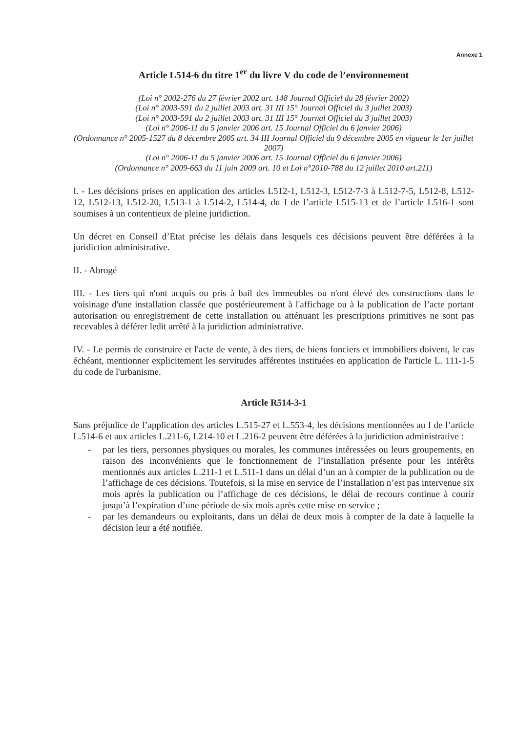Annexe 1
Article L514-6 du titre 1<sup>er</sup> du livre V du code de l’environnement
(Loi n° 2002-276 du 27 février 2002 art. 148 Journal Officiel du 28 février 2002)
(Loi n° 2003-591 du 2 juillet 2003 art. 31 III 15° Journal Officiel du 3 juillet 2003)
(Loi n° 2003-591 du 2 juillet 2003 art. 31 III 15° Journal Officiel du 3 juillet 2003)
(Loi n° 2006-11 du 5 janvier 2006 art. 15 Journal Officiel du 6 janvier 2006)
(Ordonnance n° 2005-1527 du 8 décembre 2005 art. 34 III Journal Officiel du 9 décembre 2005 en vigueur le 1er juillet 2007)
(Loi n° 2006-11 du 5 janvier 2006 art. 15 Journal Officiel du 6 janvier 2006)
(Ordonnance n° 2009-663 du 11 juin 2009 art. 10 et Loi n°2010-788 du 12 juillet 2010 art.211)
I. - Les décisions prises en application des articles L512-1, L512-3, L512-7-3 à L512-7-5, L512-8, L512-12, L512-13, L512-20, L513-1 à L514-2, L514-4, du I de l’article L515-13 et de l’article L516-1 sont soumises à un contentieux de pleine juridiction.
Un décret en Conseil d’Etat précise les délais dans lesquels ces décisions peuvent être déférées à la juridiction administrative.
II. - Abrogé
III. - Les tiers qui n'ont acquis ou pris à bail des immeubles ou n'ont élevé des constructions dans le voisinage d'une installation classée que postérieurement à l'affichage ou à la publication de l’acte portant autorisation ou enregistrement de cette installation ou atténuant les prescriptions primitives ne sont pas recevables à déférer ledit arrêté à la juridiction administrative.
IV. - Le permis de construire et l'acte de vente, à des tiers, de biens fonciers et immobiliers doivent, le cas échéant, mentionner explicitement les servitudes afférentes instituées en application de l'article L. 111-1-5 du code de l'urbanisme.
Article R514-3-1
Sans préjudice de l’application des articles L.515-27 et L.553-4, les décisions mentionnées au I de l’article L.514-6 et aux articles L.211-6, L214-10 et L.216-2 peuvent être déférées à la juridiction administrative :
- par les tiers, personnes physiques ou morales, les communes intéressées ou leurs groupements, en raison des inconvénients que le fonctionnement de l’installation présente pour les intérêts mentionnés aux articles L.211-1 et L.511-1 dans un délai d’un an à compter de la publication ou de l’affichage de ces décisions. Toutefois, si la mise en service de l’installation n’est pas intervenue six mois après la publication ou l’affichage de ces décisions, le délai de recours continue à courir jusqu’à l’expiration d’une période de six mois après cette mise en service ;
- par les demandeurs ou exploitants, dans un délai de deux mois à compter de la date à laquelle la décision leur a été notifiée.